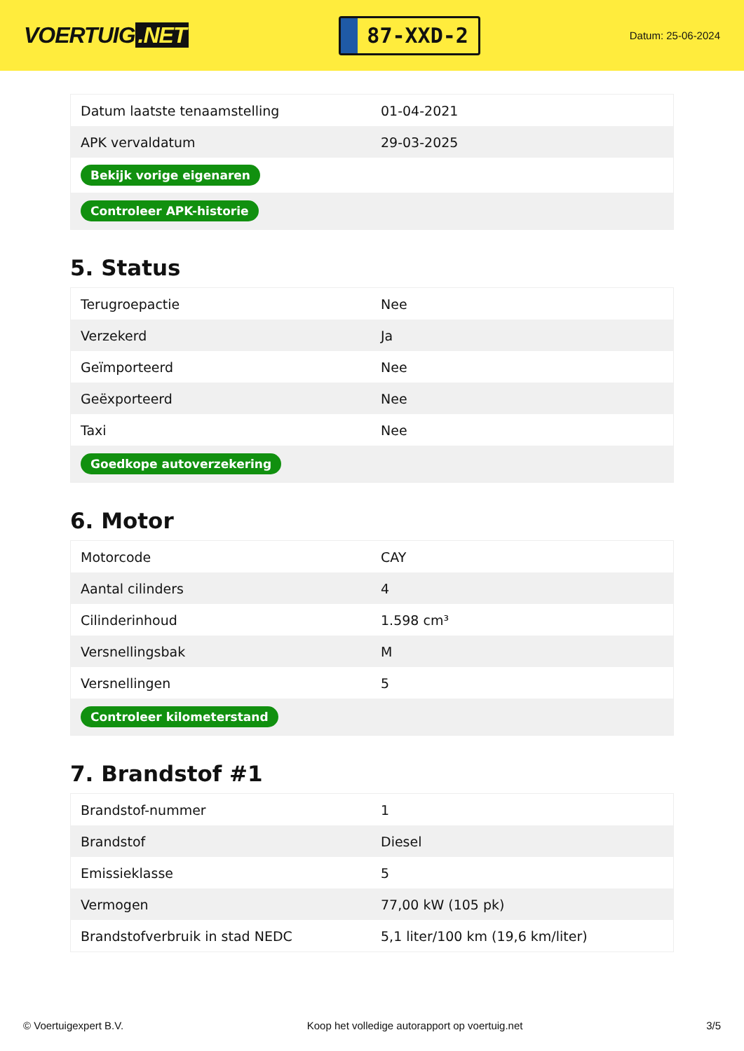VOERTUIG.NET
87-XXD-2
Datum: 25-06-2024
| Datum laatste tenaamstelling | 01-04-2021 |
| APK vervaldatum | 29-03-2025 |
| Bekijk vorige eigenaren | |
| Controleer APK-historie | |
5. Status
| Terugroepactie | Nee |
| Verzekerd | Ja |
| Geïmporteerd | Nee |
| Geëxporteerd | Nee |
| Taxi | Nee |
| Goedkope autoverzekering | |
6. Motor
| Motorcode | CAY |
| Aantal cilinders | 4 |
| Cilinderinhoud | 1.598 cm³ |
| Versnellingsbak | M |
| Versnellingen | 5 |
| Controleer kilometerstand | |
7. Brandstof #1
| Brandstof-nummer | 1 |
| Brandstof | Diesel |
| Emissieklasse | 5 |
| Vermogen | 77,00 kW (105 pk) |
| Brandstofverbruik in stad NEDC | 5,1 liter/100 km (19,6 km/liter) |
© Voertuigexpert B.V. Koop het volledige autorapport op voertuig.net 3/5